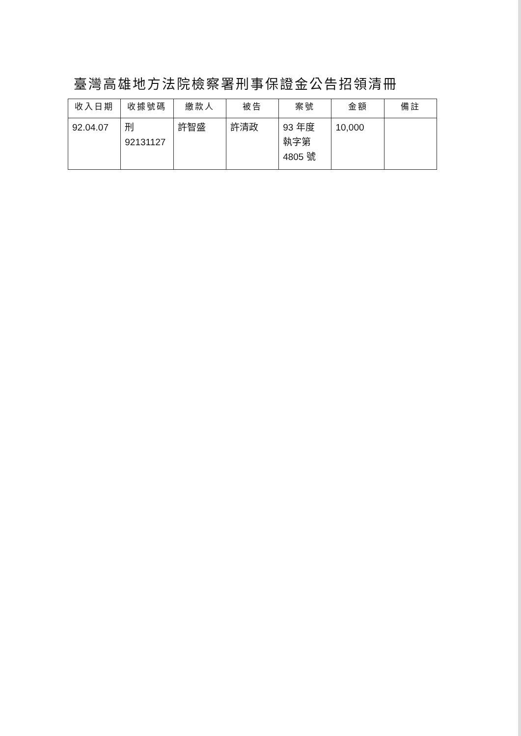臺灣高雄地方法院檢察署刑事保證金公告招領清冊
| 收入日期 | 收據號碼 | 繳款人 | 被告 | 案號 | 金額 | 備註 |
| --- | --- | --- | --- | --- | --- | --- |
| 92.04.07 | 刑 92131127 | 許智盛 | 許清政 | 93 年度 執字第 4805 號 | 10,000 | |